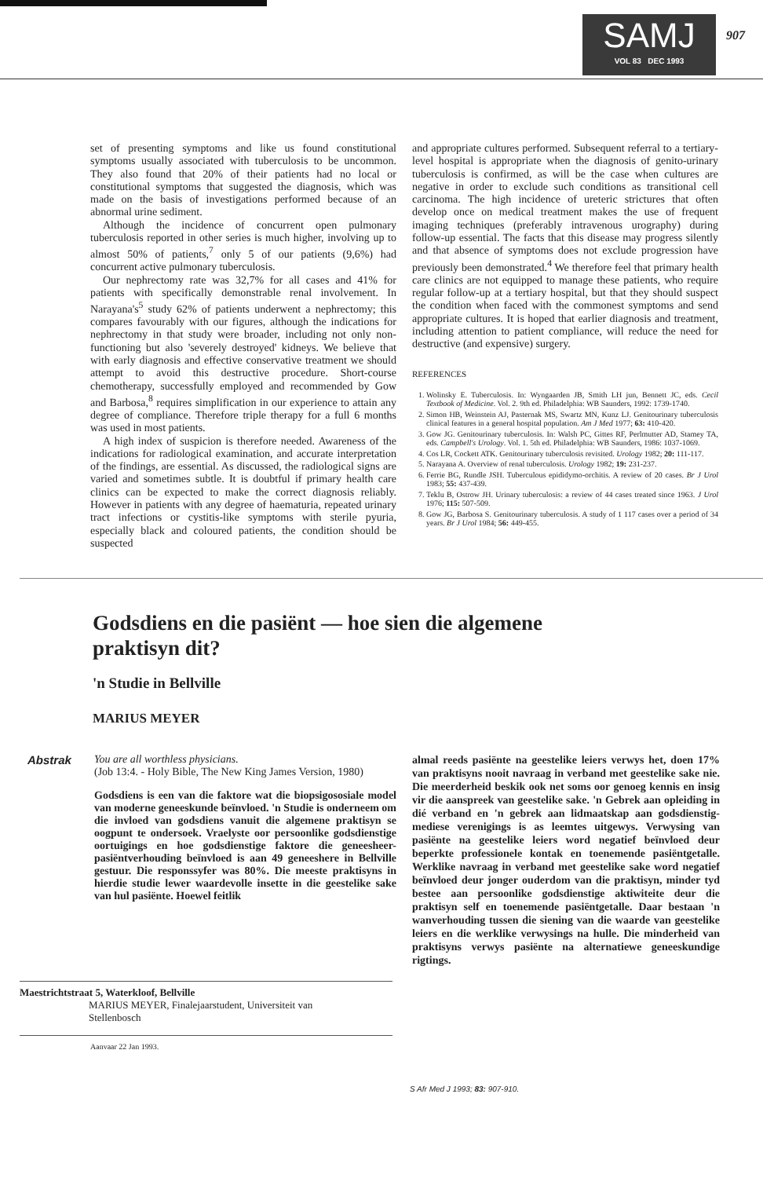SAMJ
VOL 83 DEC 1993
907
set of presenting symptoms and like us found constitutional symptoms usually associated with tuberculosis to be uncommon. They also found that 20% of their patients had no local or constitutional symptoms that suggested the diagnosis, which was made on the basis of investigations performed because of an abnormal urine sediment.
Although the incidence of concurrent open pulmonary tuberculosis reported in other series is much higher, involving up to almost 50% of patients,<sup>7</sup> only 5 of our patients (9,6%) had concurrent active pulmonary tuberculosis.
Our nephrectomy rate was 32,7% for all cases and 41% for patients with specifically demonstrable renal involvement. In Narayana's<sup>5</sup> study 62% of patients underwent a nephrectomy; this compares favourably with our figures, although the indications for nephrectomy in that study were broader, including not only non-functioning but also 'severely destroyed' kidneys. We believe that with early diagnosis and effective conservative treatment we should attempt to avoid this destructive procedure. Short-course chemotherapy, successfully employed and recommended by Gow and Barbosa,<sup>8</sup> requires simplification in our experience to attain any degree of compliance. Therefore triple therapy for a full 6 months was used in most patients.
A high index of suspicion is therefore needed. Awareness of the indications for radiological examination, and accurate interpretation of the findings, are essential. As discussed, the radiological signs are varied and sometimes subtle. It is doubtful if primary health care clinics can be expected to make the correct diagnosis reliably. However in patients with any degree of haematuria, repeated urinary tract infections or cystitis-like symptoms with sterile pyuria, especially black and coloured patients, the condition should be suspected
and appropriate cultures performed. Subsequent referral to a tertiary-level hospital is appropriate when the diagnosis of genito-urinary tuberculosis is confirmed, as will be the case when cultures are negative in order to exclude such conditions as transitional cell carcinoma. The high incidence of ureteric strictures that often develop once on medical treatment makes the use of frequent imaging techniques (preferably intravenous urography) during follow-up essential. The facts that this disease may progress silently and that absence of symptoms does not exclude progression have previously been demonstrated.<sup>4</sup> We therefore feel that primary health care clinics are not equipped to manage these patients, who require regular follow-up at a tertiary hospital, but that they should suspect the condition when faced with the commonest symptoms and send appropriate cultures. It is hoped that earlier diagnosis and treatment, including attention to patient compliance, will reduce the need for destructive (and expensive) surgery.
REFERENCES
1. Wolinsky E. Tuberculosis. In: Wyngaarden JB, Smith LH jun, Bennett JC, eds. Cecil Textbook of Medicine. Vol. 2. 9th ed. Philadelphia: WB Saunders, 1992: 1739-1740.
2. Simon HB, Weinstein AJ, Pasternak MS, Swartz MN, Kunz LJ. Genitourinary tuberculosis clinical features in a general hospital population. Am J Med 1977; 63: 410-420.
3. Gow JG. Genitourinary tuberculosis. In: Walsh PC, Gittes RF, Perlmutter AD, Stamey TA, eds. Campbell's Urology. Vol. 1. 5th ed. Philadelphia: WB Saunders, 1986: 1037-1069.
4. Cos LR, Cockett ATK. Genitourinary tuberculosis revisited. Urology 1982; 20: 111-117.
5. Narayana A. Overview of renal tuberculosis. Urology 1982; 19: 231-237.
6. Ferrie BG, Rundle JSH. Tuberculous epididymo-orchitis. A review of 20 cases. Br J Urol 1983; 55: 437-439.
7. Teklu B, Ostrow JH. Urinary tuberculosis: a review of 44 cases treated since 1963. J Urol 1976; 115: 507-509.
8. Gow JG, Barbosa S. Genitourinary tuberculosis. A study of 1 117 cases over a period of 34 years. Br J Urol 1984; 56: 449-455.
Godsdiens en die pasiënt — hoe sien die algemene praktisyn dit?
'n Studie in Bellville
MARIUS MEYER
Abstrak
You are all worthless physicians.
(Job 13:4. - Holy Bible, The New King James Version, 1980)
Godsdiens is een van die faktore wat die biopsigososiale model van moderne geneeskunde beïnvloed. 'n Studie is onderneem om die invloed van godsdiens vanuit die algemene praktisyn se oogpunt te ondersoek. Vraelyste oor persoonlike godsdienstige oortuigings en hoe godsdienstige faktore die geneesheer-pasiëntverhouding beïnvloed is aan 49 geneeshere in Bellville gestuur. Die responssyfer was 80%. Die meeste praktisyns in hierdie studie lewer waardevolle insette in die geestelike sake van hul pasiënte. Hoewel feitlik
almal reeds pasiënte na geestelike leiers verwys het, doen 17% van praktisyns nooit navraag in verband met geestelike sake nie. Die meerderheid beskik ook net soms oor genoeg kennis en insig vir die aanspreek van geestelike sake. 'n Gebrek aan opleiding in dié verband en 'n gebrek aan lidmaatskap aan godsdienstig-mediese verenigings is as leemtes uitgewys. Verwysing van pasiënte na geestelike leiers word negatief beïnvloed deur beperkte professionele kontak en toenemende pasiëntgetalle. Werklike navraag in verband met geestelike sake word negatief beïnvloed deur jonger ouderdom van die praktisyn, minder tyd bestee aan persoonlike godsdienstige aktiwiteite deur die praktisyn self en toenemende pasiëntgetalle. Daar bestaan 'n wanverhouding tussen die siening van die waarde van geestelike leiers en die werklike verwysings na hulle. Die minderheid van praktisyns verwys pasiënte na alternatiewe geneeskundige rigtings.
Maestrichtstraat 5, Waterkloof, Bellville
MARIUS MEYER, Finalejaarstudent, Universiteit van
Stellenbosch
Aanvaar 22 Jan 1993.
S Afr Med J 1993; 83: 907-910.